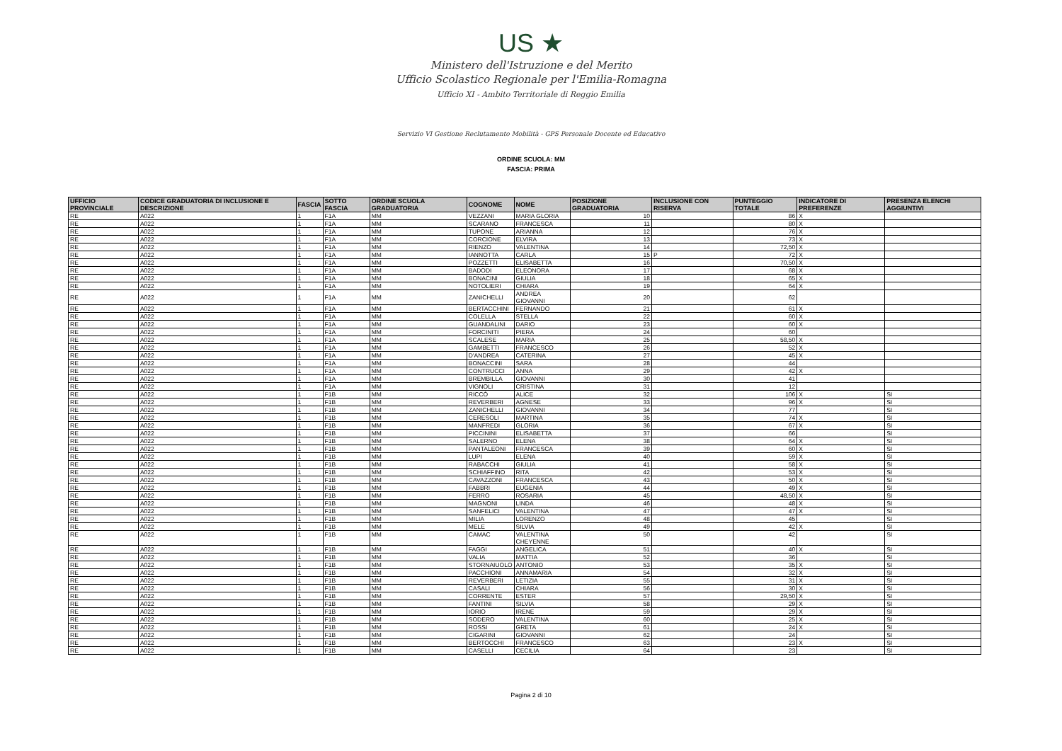US ★
Ministero dell'Istruzione e del Merito
Ufficio Scolastico Regionale per l'Emilia-Romagna
Ufficio XI - Ambito Territoriale di Reggio Emilia
Servizio VI Gestione Reclutamento Mobilità - GPS Personale Docente ed Educativo
ORDINE SCUOLA: MM
FASCIA: PRIMA
| UFFICIO PROVINCIALE | CODICE GRADUATORIA DI INCLUSIONE E DESCRIZIONE | FASCIA | SOTTO FASCIA | ORDINE SCUOLA GRADUATORIA | COGNOME | NOME | POSIZIONE GRADUATORIA | INCLUSIONE CON RISERVA | PUNTEGGIO TOTALE | INDICATORE DI PREFERENZE | PRESENZA ELENCHI AGGIUNTIVI |
| --- | --- | --- | --- | --- | --- | --- | --- | --- | --- | --- | --- |
| RE | A022 | 1 | F1A | MM | VEZZANI | MARIA GLORIA | 10 | | 86 | X | |
| RE | A022 | 1 | F1A | MM | SCARANO | FRANCESCA | 11 | | 80 | X | |
| RE | A022 | 1 | F1A | MM | TUPONE | ARIANNA | 12 | | 76 | X | |
| RE | A022 | 1 | F1A | MM | CORCIONE | ELVIRA | 13 | | 73 | X | |
| RE | A022 | 1 | F1A | MM | RIENZO | VALENTINA | 14 | | 72,50 | X | |
| RE | A022 | 1 | F1A | MM | IANNOTTA | CARLA | 15 | P | 72 | X | |
| RE | A022 | 1 | F1A | MM | POZZETTI | ELISABETTA | 16 | | 70,50 | X | |
| RE | A022 | 1 | F1A | MM | BADODI | ELEONORA | 17 | | 68 | X | |
| RE | A022 | 1 | F1A | MM | BONACINI | GIULIA | 18 | | 65 | X | |
| RE | A022 | 1 | F1A | MM | NOTOLIERI | CHIARA | 19 | | 64 | X | |
| RE | A022 | 1 | F1A | MM | ZANICHELLI | ANDREA GIOVANNI | 20 | | 62 | | |
| RE | A022 | 1 | F1A | MM | BERTACCHINI | FERNANDO | 21 | | 61 | X | |
| RE | A022 | 1 | F1A | MM | COLELLA | STELLA | 22 | | 60 | X | |
| RE | A022 | 1 | F1A | MM | GUANDALINI | DARIO | 23 | | 60 | X | |
| RE | A022 | 1 | F1A | MM | FORCINITI | PIERA | 24 | | 60 | | |
| RE | A022 | 1 | F1A | MM | SCALESE | MARIA | 25 | | 58,50 | X | |
| RE | A022 | 1 | F1A | MM | GAMBETTI | FRANCESCO | 26 | | 52 | X | |
| RE | A022 | 1 | F1A | MM | D'ANDREA | CATERINA | 27 | | 45 | X | |
| RE | A022 | 1 | F1A | MM | BONACCINI | SARA | 28 | | 44 | | |
| RE | A022 | 1 | F1A | MM | CONTRUCCI | ANNA | 29 | | 42 | X | |
| RE | A022 | 1 | F1A | MM | BREMBILLA | GIOVANNI | 30 | | 41 | | |
| RE | A022 | 1 | F1A | MM | VIGNOLI | CRISTINA | 31 | | 12 | | |
| RE | A022 | 1 | F1B | MM | RICCÒ | ALICE | 32 | | 106 | X | SI |
| RE | A022 | 1 | F1B | MM | REVERBERI | AGNESE | 33 | | 96 | X | SI |
| RE | A022 | 1 | F1B | MM | ZANICHELLI | GIOVANNI | 34 | | 77 | | SI |
| RE | A022 | 1 | F1B | MM | CERESOLI | MARTINA | 35 | | 74 | X | SI |
| RE | A022 | 1 | F1B | MM | MANFREDI | GLORIA | 36 | | 67 | X | SI |
| RE | A022 | 1 | F1B | MM | PICCININI | ELISABETTA | 37 | | 66 | | SI |
| RE | A022 | 1 | F1B | MM | SALERNO | ELENA | 38 | | 64 | X | SI |
| RE | A022 | 1 | F1B | MM | PANTALEONI | FRANCESCA | 39 | | 60 | X | SI |
| RE | A022 | 1 | F1B | MM | LUPI | ELENA | 40 | | 59 | X | SI |
| RE | A022 | 1 | F1B | MM | RABACCHI | GIULIA | 41 | | 58 | X | SI |
| RE | A022 | 1 | F1B | MM | SCHIAFFINO | RITA | 42 | | 53 | X | SI |
| RE | A022 | 1 | F1B | MM | CAVAZZONI | FRANCESCA | 43 | | 50 | X | SI |
| RE | A022 | 1 | F1B | MM | FABBRI | EUGENIA | 44 | | 49 | X | SI |
| RE | A022 | 1 | F1B | MM | FERRO | ROSARIA | 45 | | 48,50 | X | SI |
| RE | A022 | 1 | F1B | MM | MAGNONI | LINDA | 46 | | 48 | X | SI |
| RE | A022 | 1 | F1B | MM | SANFELICI | VALENTINA | 47 | | 47 | X | SI |
| RE | A022 | 1 | F1B | MM | MILIA | LORENZO | 48 | | 45 | | SI |
| RE | A022 | 1 | F1B | MM | MELE | SILVIA | 49 | | 42 | X | SI |
| RE | A022 | 1 | F1B | MM | CAMAC | VALENTINA CHEYENNE | 50 | | 42 | | SI |
| RE | A022 | 1 | F1B | MM | FAGGI | ANGELICA | 51 | | 40 | X | SI |
| RE | A022 | 1 | F1B | MM | VALIA | MATTIA | 52 | | 36 | | SI |
| RE | A022 | 1 | F1B | MM | STORNAIUOLO | ANTONIO | 53 | | 35 | X | SI |
| RE | A022 | 1 | F1B | MM | PACCHIONI | ANNAMARIA | 54 | | 32 | X | SI |
| RE | A022 | 1 | F1B | MM | REVERBERI | LETIZIA | 55 | | 31 | X | SI |
| RE | A022 | 1 | F1B | MM | CASALI | CHIARA | 56 | | 30 | X | SI |
| RE | A022 | 1 | F1B | MM | CORRENTE | ESTER | 57 | | 29,50 | X | SI |
| RE | A022 | 1 | F1B | MM | FANTINI | SILVIA | 58 | | 29 | X | SI |
| RE | A022 | 1 | F1B | MM | IORIO | IRENE | 59 | | 29 | X | SI |
| RE | A022 | 1 | F1B | MM | SODERO | VALENTINA | 60 | | 25 | X | SI |
| RE | A022 | 1 | F1B | MM | ROSSI | GRETA | 61 | | 24 | X | SI |
| RE | A022 | 1 | F1B | MM | CIGARINI | GIOVANNI | 62 | | 24 | | SI |
| RE | A022 | 1 | F1B | MM | BERTOCCHI | FRANCESCO | 63 | | 23 | X | SI |
| RE | A022 | 1 | F1B | MM | CASELLI | CECILIA | 64 | | 23 | | SI |
Pagina 2 di 10